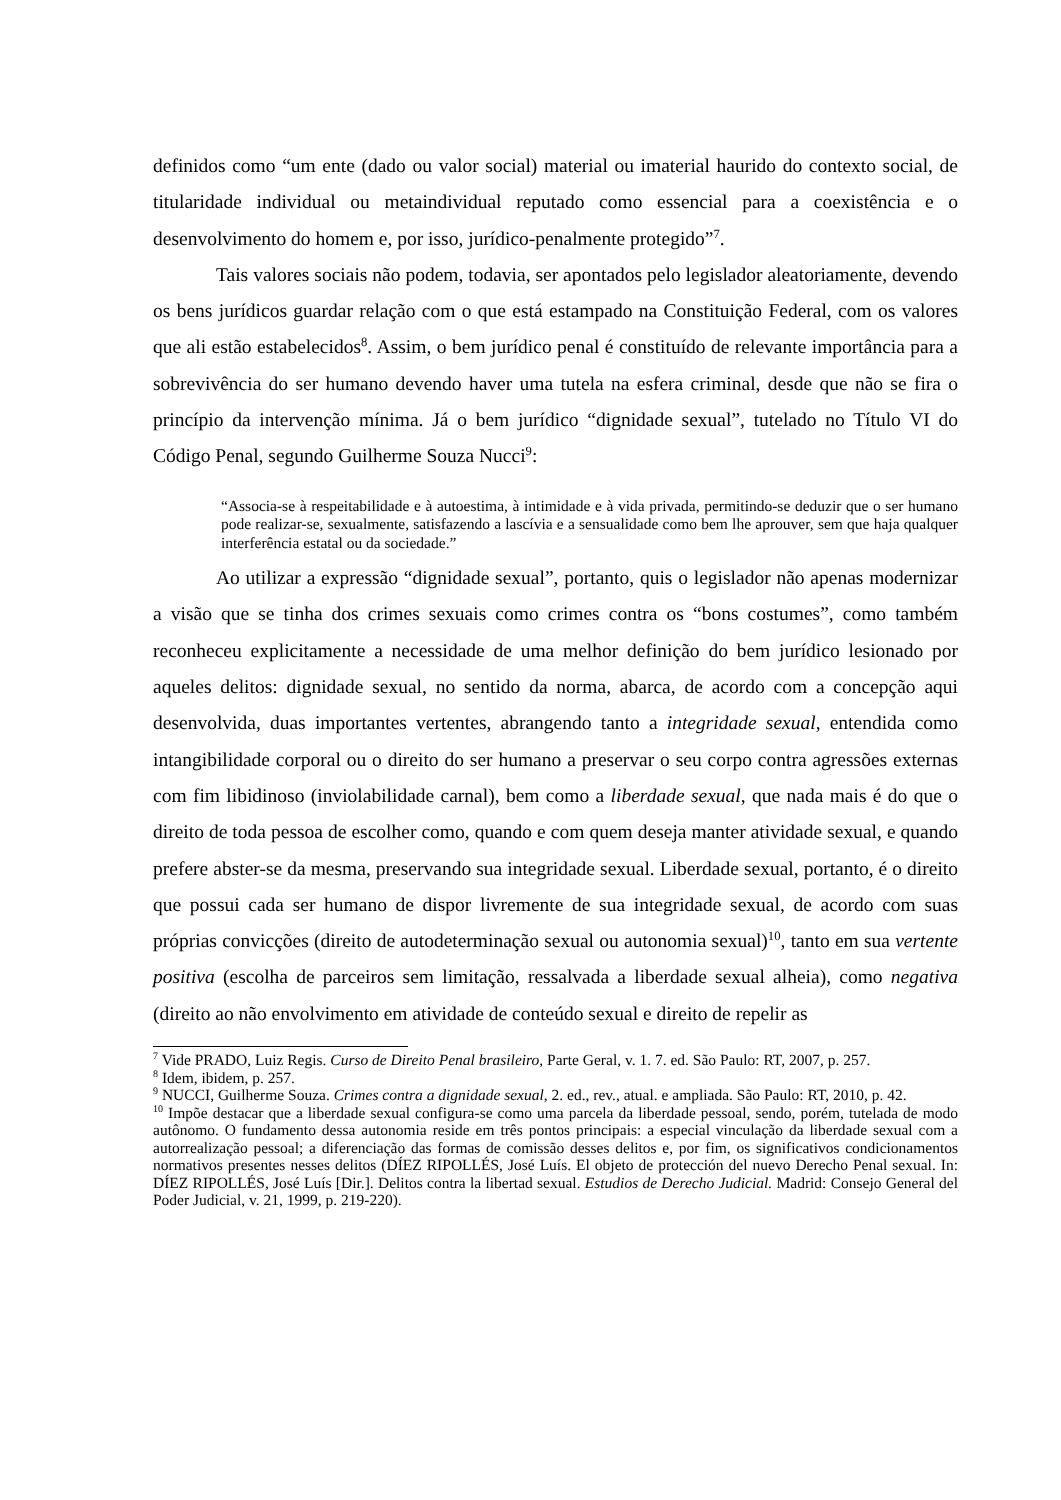definidos como “um ente (dado ou valor social) material ou imaterial haurido do contexto social, de titularidade individual ou metaindividual reputado como essencial para a coexistência e o desenvolvimento do homem e, por isso, jurídico-penalmente protegido”<sup>7</sup>.
Tais valores sociais não podem, todavia, ser apontados pelo legislador aleatoriamente, devendo os bens jurídicos guardar relação com o que está estampado na Constituição Federal, com os valores que ali estão estabelecidos<sup>8</sup>. Assim, o bem jurídico penal é constituído de relevante importância para a sobrevivência do ser humano devendo haver uma tutela na esfera criminal, desde que não se fira o princípio da intervenção mínima. Já o bem jurídico “dignidade sexual”, tutelado no Título VI do Código Penal, segundo Guilherme Souza Nucci<sup>9</sup>:
“Associa-se à respeitabilidade e à autoestima, à intimidade e à vida privada, permitindo-se deduzir que o ser humano pode realizar-se, sexualmente, satisfazendo a lascívia e a sensualidade como bem lhe aprouver, sem que haja qualquer interferência estatal ou da sociedade.”
Ao utilizar a expressão “dignidade sexual”, portanto, quis o legislador não apenas modernizar a visão que se tinha dos crimes sexuais como crimes contra os “bons costumes”, como também reconheceu explicitamente a necessidade de uma melhor definição do bem jurídico lesionado por aqueles delitos: dignidade sexual, no sentido da norma, abarca, de acordo com a concepção aqui desenvolvida, duas importantes vertentes, abrangendo tanto a integridade sexual, entendida como intangibilidade corporal ou o direito do ser humano a preservar o seu corpo contra agressões externas com fim libidinoso (inviolabilidade carnal), bem como a liberdade sexual, que nada mais é do que o direito de toda pessoa de escolher como, quando e com quem deseja manter atividade sexual, e quando prefere abster-se da mesma, preservando sua integridade sexual. Liberdade sexual, portanto, é o direito que possui cada ser humano de dispor livremente de sua integridade sexual, de acordo com suas próprias convicções (direito de autodeterminação sexual ou autonomia sexual)<sup>10</sup>, tanto em sua vertente positiva (escolha de parceiros sem limitação, ressalvada a liberdade sexual alheia), como negativa (direito ao não envolvimento em atividade de conteúdo sexual e direito de repelir as
<sup>7</sup> Vide PRADO, Luiz Regis. Curso de Direito Penal brasileiro, Parte Geral, v. 1. 7. ed. São Paulo: RT, 2007, p. 257.
<sup>8</sup> Idem, ibidem, p. 257.
<sup>9</sup> NUCCI, Guilherme Souza. Crimes contra a dignidade sexual, 2. ed., rev., atual. e ampliada. São Paulo: RT, 2010, p. 42.
<sup>10</sup> Impõe destacar que a liberdade sexual configura-se como uma parcela da liberdade pessoal, sendo, porém, tutelada de modo autônomo. O fundamento dessa autonomia reside em três pontos principais: a especial vinculação da liberdade sexual com a autorrealização pessoal; a diferenciação das formas de comissão desses delitos e, por fim, os significativos condicionamentos normativos presentes nesses delitos (DÍEZ RIPOLLÉS, José Luís. El objeto de protección del nuevo Derecho Penal sexual. In: DÍEZ RIPOLLÉS, José Luís [Dir.]. Delitos contra la libertad sexual. Estudios de Derecho Judicial. Madrid: Consejo General del Poder Judicial, v. 21, 1999, p. 219-220).